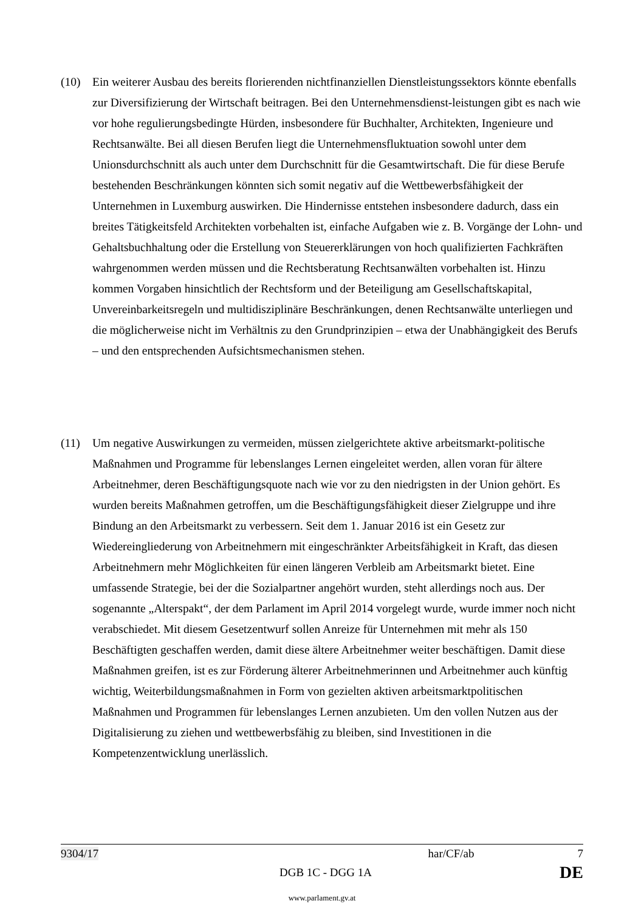(10) Ein weiterer Ausbau des bereits florierenden nichtfinanziellen Dienstleistungssektors könnte ebenfalls zur Diversifizierung der Wirtschaft beitragen. Bei den Unternehmensdienst-leistungen gibt es nach wie vor hohe regulierungsbedingte Hürden, insbesondere für Buchhalter, Architekten, Ingenieure und Rechtsanwälte. Bei all diesen Berufen liegt die Unternehmensfluktuation sowohl unter dem Unionsdurchschnitt als auch unter dem Durchschnitt für die Gesamtwirtschaft. Die für diese Berufe bestehenden Beschränkungen könnten sich somit negativ auf die Wettbewerbsfähigkeit der Unternehmen in Luxemburg auswirken. Die Hindernisse entstehen insbesondere dadurch, dass ein breites Tätigkeitsfeld Architekten vorbehalten ist, einfache Aufgaben wie z. B. Vorgänge der Lohn- und Gehaltsbuchhaltung oder die Erstellung von Steuererklärungen von hoch qualifizierten Fachkräften wahrgenommen werden müssen und die Rechtsberatung Rechtsanwälten vorbehalten ist. Hinzu kommen Vorgaben hinsichtlich der Rechtsform und der Beteiligung am Gesellschaftskapital, Unvereinbarkeitsregeln und multidisziplinäre Beschränkungen, denen Rechtsanwälte unterliegen und die möglicherweise nicht im Verhältnis zu den Grundprinzipien – etwa der Unabhängigkeit des Berufs – und den entsprechenden Aufsichtsmechanismen stehen.
(11) Um negative Auswirkungen zu vermeiden, müssen zielgerichtete aktive arbeitsmarkt-politische Maßnahmen und Programme für lebenslanges Lernen eingeleitet werden, allen voran für ältere Arbeitnehmer, deren Beschäftigungsquote nach wie vor zu den niedrigsten in der Union gehört. Es wurden bereits Maßnahmen getroffen, um die Beschäftigungsfähigkeit dieser Zielgruppe und ihre Bindung an den Arbeitsmarkt zu verbessern. Seit dem 1. Januar 2016 ist ein Gesetz zur Wiedereingliederung von Arbeitnehmern mit eingeschränkter Arbeitsfähigkeit in Kraft, das diesen Arbeitnehmern mehr Möglichkeiten für einen längeren Verbleib am Arbeitsmarkt bietet. Eine umfassende Strategie, bei der die Sozialpartner angehört wurden, steht allerdings noch aus. Der sogenannte „Alterspakt“, der dem Parlament im April 2014 vorgelegt wurde, wurde immer noch nicht verabschiedet. Mit diesem Gesetzentwurf sollen Anreize für Unternehmen mit mehr als 150 Beschäftigten geschaffen werden, damit diese ältere Arbeitnehmer weiter beschäftigen. Damit diese Maßnahmen greifen, ist es zur Förderung älterer Arbeitnehmerinnen und Arbeitnehmer auch künftig wichtig, Weiterbildungsmaßnahmen in Form von gezielten aktiven arbeitsmarktpolitischen Maßnahmen und Programmen für lebenslanges Lernen anzubieten. Um den vollen Nutzen aus der Digitalisierung zu ziehen und wettbewerbsfähig zu bleiben, sind Investitionen in die Kompetenzentwicklung unerlässlich.
9304/17 har/CF/ab 7
DGB 1C - DGG 1A DE
www.parlament.gv.at